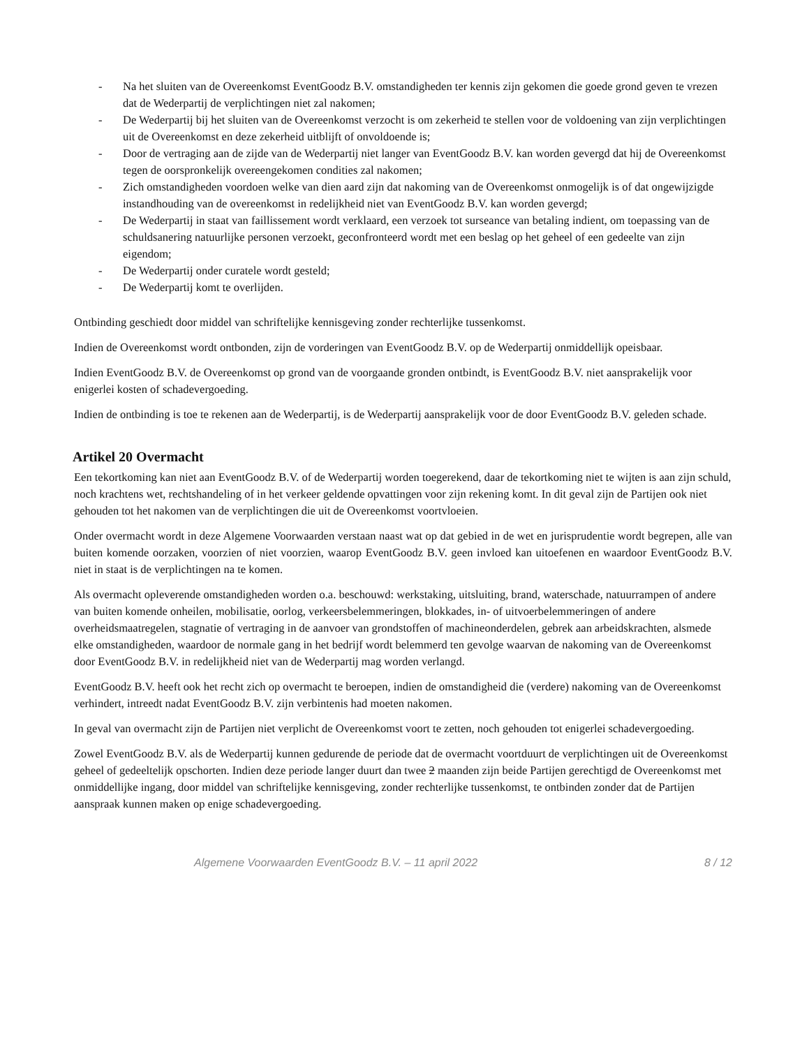- Na het sluiten van de Overeenkomst EventGoodz B.V. omstandigheden ter kennis zijn gekomen die goede grond geven te vrezen dat de Wederpartij de verplichtingen niet zal nakomen;
- De Wederpartij bij het sluiten van de Overeenkomst verzocht is om zekerheid te stellen voor de voldoening van zijn verplichtingen uit de Overeenkomst en deze zekerheid uitblijft of onvoldoende is;
- Door de vertraging aan de zijde van de Wederpartij niet langer van EventGoodz B.V. kan worden gevergd dat hij de Overeenkomst tegen de oorspronkelijk overeengekomen condities zal nakomen;
- Zich omstandigheden voordoen welke van dien aard zijn dat nakoming van de Overeenkomst onmogelijk is of dat ongewijzigde instandhouding van de overeenkomst in redelijkheid niet van EventGoodz B.V. kan worden gevergd;
- De Wederpartij in staat van faillissement wordt verklaard, een verzoek tot surseance van betaling indient, om toepassing van de schuldsanering natuurlijke personen verzoekt, geconfronteerd wordt met een beslag op het geheel of een gedeelte van zijn eigendom;
- De Wederpartij onder curatele wordt gesteld;
- De Wederpartij komt te overlijden.
Ontbinding geschiedt door middel van schriftelijke kennisgeving zonder rechterlijke tussenkomst.
Indien de Overeenkomst wordt ontbonden, zijn de vorderingen van EventGoodz B.V. op de Wederpartij onmiddellijk opeisbaar.
Indien EventGoodz B.V. de Overeenkomst op grond van de voorgaande gronden ontbindt, is EventGoodz B.V. niet aansprakelijk voor enigerlei kosten of schadevergoeding.
Indien de ontbinding is toe te rekenen aan de Wederpartij, is de Wederpartij aansprakelijk voor de door EventGoodz B.V. geleden schade.
Artikel 20 Overmacht
Een tekortkoming kan niet aan EventGoodz B.V. of de Wederpartij worden toegerekend, daar de tekortkoming niet te wijten is aan zijn schuld, noch krachtens wet, rechtshandeling of in het verkeer geldende opvattingen voor zijn rekening komt. In dit geval zijn de Partijen ook niet gehouden tot het nakomen van de verplichtingen die uit de Overeenkomst voortvloeien.
Onder overmacht wordt in deze Algemene Voorwaarden verstaan naast wat op dat gebied in de wet en jurisprudentie wordt begrepen, alle van buiten komende oorzaken, voorzien of niet voorzien, waarop EventGoodz B.V. geen invloed kan uitoefenen en waardoor EventGoodz B.V. niet in staat is de verplichtingen na te komen.
Als overmacht opleverende omstandigheden worden o.a. beschouwd: werkstaking, uitsluiting, brand, waterschade, natuurrampen of andere van buiten komende onheilen, mobilisatie, oorlog, verkeersbelemmeringen, blokkades, in- of uitvoerbelemmeringen of andere overheidsmaatregelen, stagnatie of vertraging in de aanvoer van grondstoffen of machineonderdelen, gebrek aan arbeidskrachten, alsmede elke omstandigheden, waardoor de normale gang in het bedrijf wordt belemmerd ten gevolge waarvan de nakoming van de Overeenkomst door EventGoodz B.V. in redelijkheid niet van de Wederpartij mag worden verlangd.
EventGoodz B.V. heeft ook het recht zich op overmacht te beroepen, indien de omstandigheid die (verdere) nakoming van de Overeenkomst verhindert, intreedt nadat EventGoodz B.V. zijn verbintenis had moeten nakomen.
In geval van overmacht zijn de Partijen niet verplicht de Overeenkomst voort te zetten, noch gehouden tot enigerlei schadevergoeding.
Zowel EventGoodz B.V. als de Wederpartij kunnen gedurende de periode dat de overmacht voortduurt de verplichtingen uit de Overeenkomst geheel of gedeeltelijk opschorten. Indien deze periode langer duurt dan twee 2 maanden zijn beide Partijen gerechtigd de Overeenkomst met onmiddellijke ingang, door middel van schriftelijke kennisgeving, zonder rechterlijke tussenkomst, te ontbinden zonder dat de Partijen aanspraak kunnen maken op enige schadevergoeding.
Algemene Voorwaarden EventGoodz B.V. – 11 april 2022 8 / 12